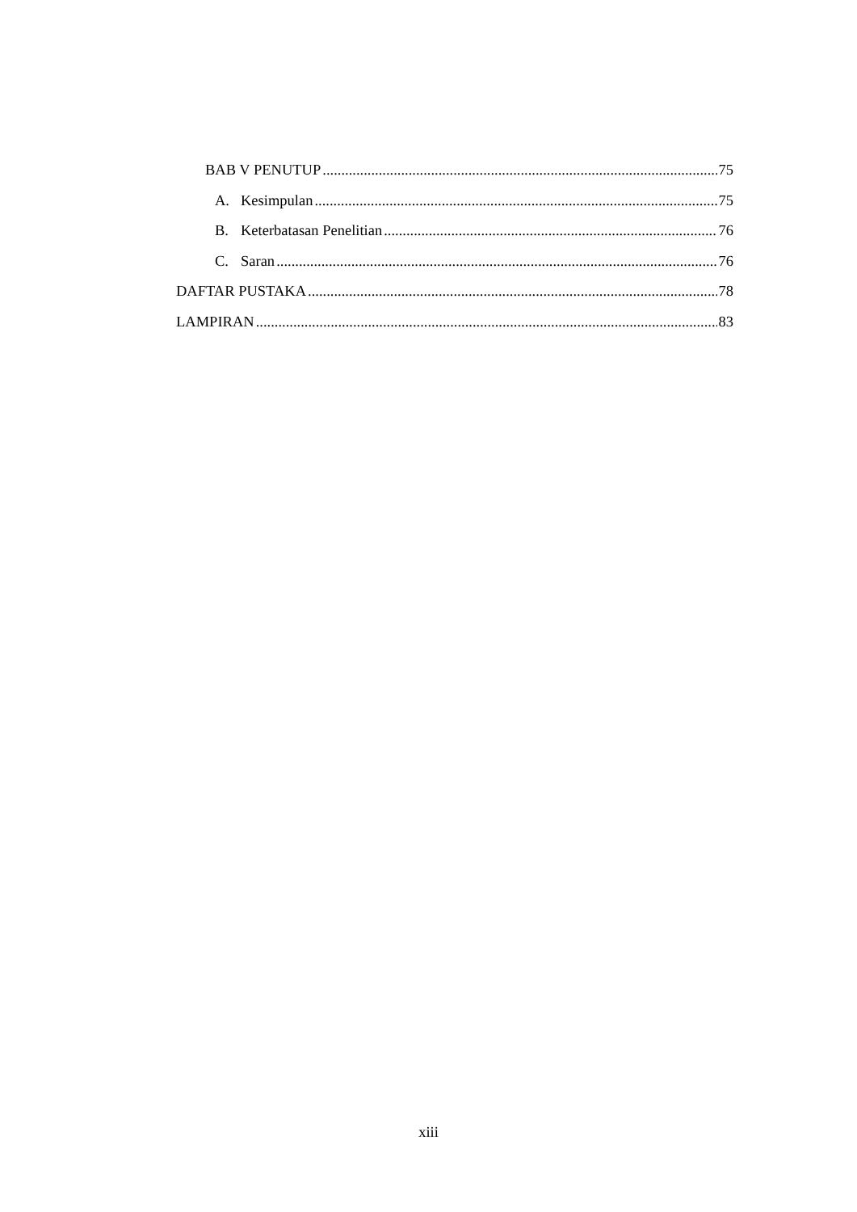BAB V PENUTUP 75
A. Kesimpulan 75
B. Keterbatasan Penelitian 76
C. Saran 76
DAFTAR PUSTAKA 78
LAMPIRAN 83
xiii